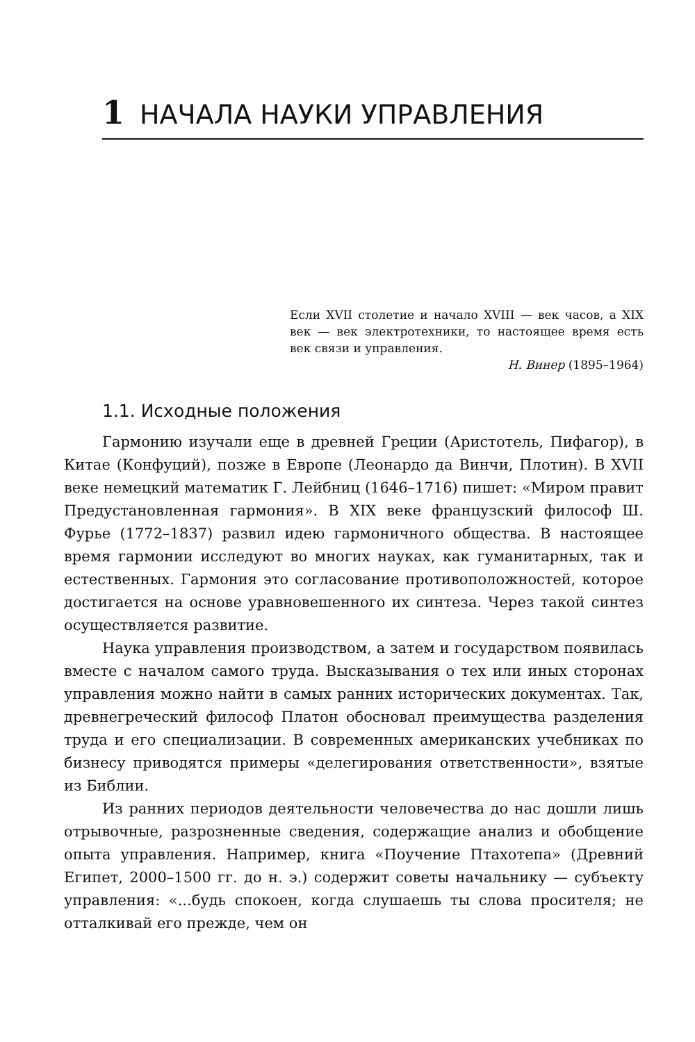1 НАЧАЛА НАУКИ УПРАВЛЕНИЯ
Если XVII столетие и начало XVIII — век часов, а XIX век — век электротехники, то настоящее время есть век связи и управления.
Н. Винер (1895–1964)
1.1. Исходные положения
Гармонию изучали еще в древней Греции (Аристотель, Пифагор), в Китае (Конфуций), позже в Европе (Леонардо да Винчи, Плотин). В XVII веке немецкий математик Г. Лейбниц (1646–1716) пишет: «Миром правит Предустановленная гармония». В XIX веке французский философ Ш. Фурье (1772–1837) развил идею гармоничного общества. В настоящее время гармонии исследуют во многих науках, как гуманитарных, так и естественных. Гармония это согласование противоположностей, которое достигается на основе уравновешенного их синтеза. Через такой синтез осуществляется развитие.
Наука управления производством, а затем и государством появилась вместе с началом самого труда. Высказывания о тех или иных сторонах управления можно найти в самых ранних исторических документах. Так, древнегреческий философ Платон обосновал преимущества разделения труда и его специализации. В современных американских учебниках по бизнесу приводятся примеры «делегирования ответственности», взятые из Библии.
Из ранних периодов деятельности человечества до нас дошли лишь отрывочные, разрозненные сведения, содержащие анализ и обобщение опыта управления. Например, книга «Поучение Птахотепа» (Древний Египет, 2000–1500 гг. до н. э.) содержит советы начальнику — субъекту управления: «...будь спокоен, когда слушаешь ты слова просителя; не отталкивай его прежде, чем он